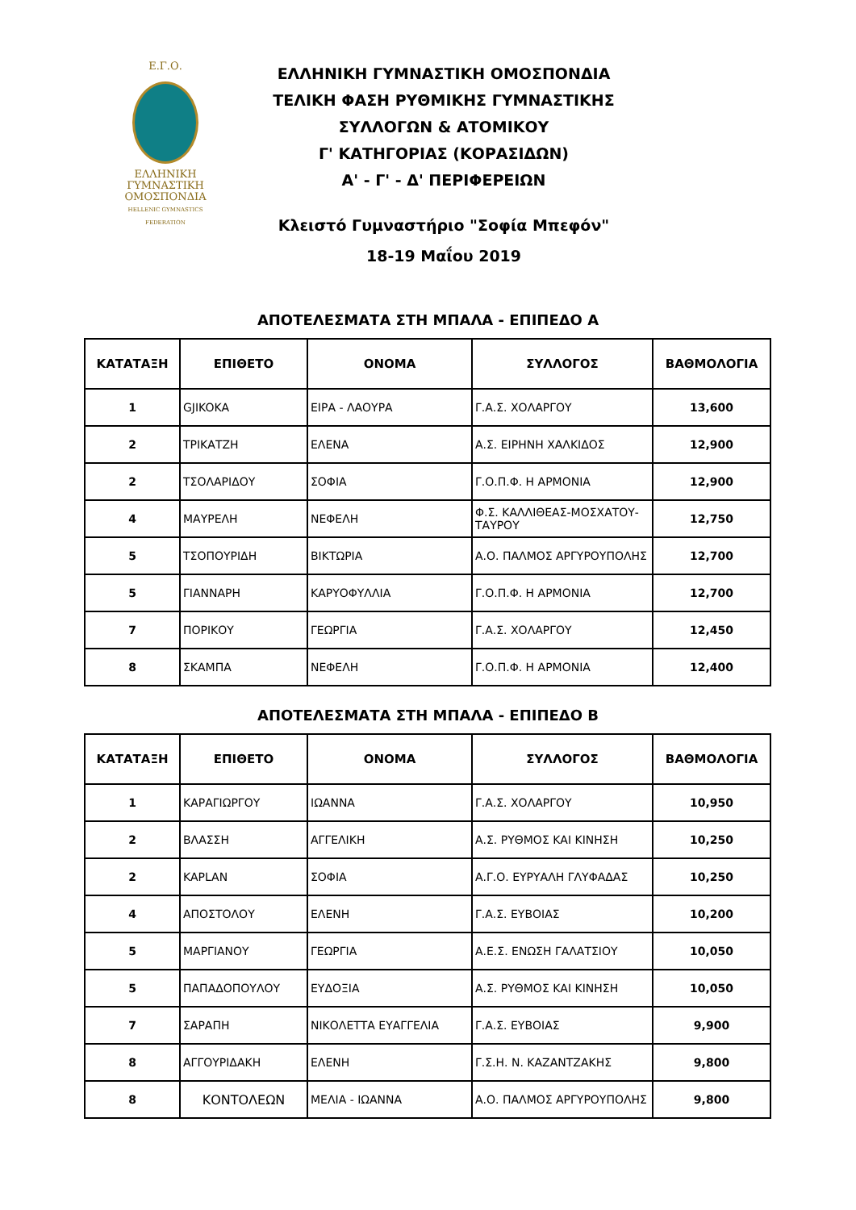Ε.Γ.Ο.
ΕΛΛΗΝΙΚΗ
ΓΥΜΝΑΣΤΙΚΗ
ΟΜΟΣΠΟΝΔΙΑ
HELLENIC GYMNASTICS FEDERATION
ΕΛΛΗΝΙΚΗ ΓΥΜΝΑΣΤΙΚΗ ΟΜΟΣΠΟΝΔΙΑ
ΤΕΛΙΚΗ ΦΑΣΗ ΡΥΘΜΙΚΗΣ ΓΥΜΝΑΣΤΙΚΗΣ
ΣΥΛΛΟΓΩΝ & ΑΤΟΜΙΚΟΥ
Γ' ΚΑΤΗΓΟΡΙΑΣ (ΚΟΡΑΣΙΔΩΝ)
Α' - Γ' - Δ' ΠΕΡΙΦΕΡΕΙΩΝ
Κλειστό Γυμναστήριο "Σοφία Μπεφόν"
18-19 Μαΐου 2019
ΑΠΟΤΕΛΕΣΜΑΤΑ ΣΤΗ ΜΠΑΛΑ - ΕΠΙΠΕΔΟ Α
| ΚΑΤΑΤΑΞΗ | ΕΠΙΘΕΤΟ | ΟΝΟΜΑ | ΣΥΛΛΟΓΟΣ | ΒΑΘΜΟΛΟΓΙΑ |
| --- | --- | --- | --- | --- |
| 1 | GJIKOKA | ΕΙΡΑ - ΛΑΟΥΡΑ | Γ.Α.Σ. ΧΟΛΑΡΓΟΥ | 13,600 |
| 2 | ΤΡΙΚΑΤΖΗ | ΕΛΕΝΑ | Α.Σ. ΕΙΡΗΝΗ ΧΑΛΚΙΔΟΣ | 12,900 |
| 2 | ΤΣΟΛΑΡΙΔΟΥ | ΣΟΦΙΑ | Γ.Ο.Π.Φ. Η ΑΡΜΟΝΙΑ | 12,900 |
| 4 | ΜΑΥΡΕΛΗ | ΝΕΦΕΛΗ | Φ.Σ. ΚΑΛΛΙΘΕΑΣ-ΜΟΣΧΑΤΟΥ-ΤΑΥΡΟΥ | 12,750 |
| 5 | ΤΣΟΠΟΥΡΙΔΗ | ΒΙΚΤΩΡΙΑ | Α.Ο. ΠΑΛΜΟΣ ΑΡΓΥΡΟΥΠΟΛΗΣ | 12,700 |
| 5 | ΓΙΑΝΝΑΡΗ | ΚΑΡΥΟΦΥΛΛΙΑ | Γ.Ο.Π.Φ. Η ΑΡΜΟΝΙΑ | 12,700 |
| 7 | ΠΟΡΙΚΟΥ | ΓΕΩΡΓΙΑ | Γ.Α.Σ. ΧΟΛΑΡΓΟΥ | 12,450 |
| 8 | ΣΚΑΜΠΑ | ΝΕΦΕΛΗ | Γ.Ο.Π.Φ. Η ΑΡΜΟΝΙΑ | 12,400 |
ΑΠΟΤΕΛΕΣΜΑΤΑ ΣΤΗ ΜΠΑΛΑ - ΕΠΙΠΕΔΟ Β
| ΚΑΤΑΤΑΞΗ | ΕΠΙΘΕΤΟ | ΟΝΟΜΑ | ΣΥΛΛΟΓΟΣ | ΒΑΘΜΟΛΟΓΙΑ |
| --- | --- | --- | --- | --- |
| 1 | ΚΑΡΑΓΙΩΡΓΟΥ | ΙΩΑΝΝΑ | Γ.Α.Σ. ΧΟΛΑΡΓΟΥ | 10,950 |
| 2 | ΒΛΑΣΣΗ | ΑΓΓΕΛΙΚΗ | Α.Σ. ΡΥΘΜΟΣ ΚΑΙ ΚΙΝΗΣΗ | 10,250 |
| 2 | KAPLAN | ΣΟΦΙΑ | Α.Γ.Ο. ΕΥΡΥΑΛΗ ΓΛΥΦΑΔΑΣ | 10,250 |
| 4 | ΑΠΟΣΤΟΛΟΥ | ΕΛΕΝΗ | Γ.Α.Σ. ΕΥΒΟΙΑΣ | 10,200 |
| 5 | ΜΑΡΓΙΑΝΟΥ | ΓΕΩΡΓΙΑ | Α.Ε.Σ. ΕΝΩΣΗ ΓΑΛΑΤΣΙΟΥ | 10,050 |
| 5 | ΠΑΠΑΔΟΠΟΥΛΟΥ | ΕΥΔΟΞΙΑ | Α.Σ. ΡΥΘΜΟΣ ΚΑΙ ΚΙΝΗΣΗ | 10,050 |
| 7 | ΣΑΡΑΠΗ | ΝΙΚΟΛΕΤΤΑ ΕΥΑΓΓΕΛΙΑ | Γ.Α.Σ. ΕΥΒΟΙΑΣ | 9,900 |
| 8 | ΑΓΓΟΥΡΙΔΑΚΗ | ΕΛΕΝΗ | Γ.Σ.Η. Ν. ΚΑΖΑΝΤΖΑΚΗΣ | 9,800 |
| 8 | ΚΟΝΤΟΛΕΩΝ | ΜΕΛΙΑ - ΙΩΑΝΝΑ | Α.Ο. ΠΑΛΜΟΣ ΑΡΓΥΡΟΥΠΟΛΗΣ | 9,800 |